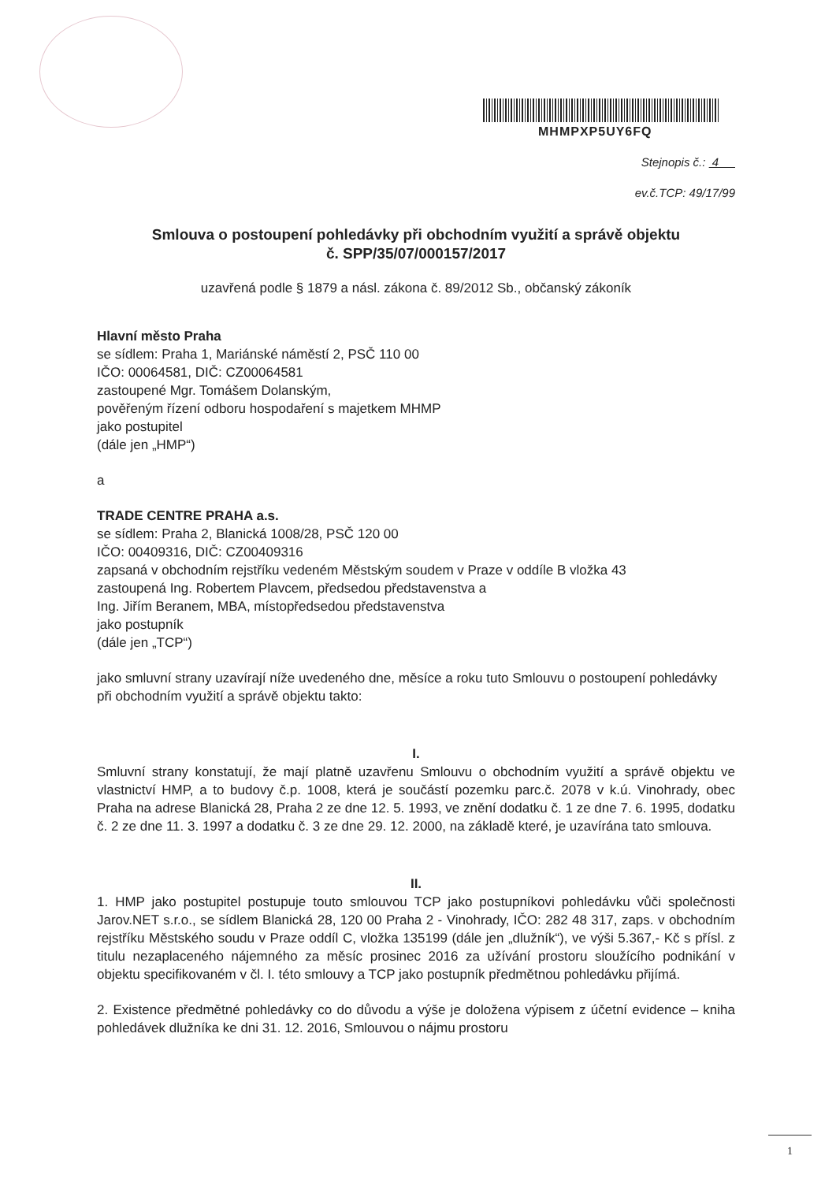MHMPXP5UY6FQ
Stejnopis č.: 4
ev.č.TCP: 49/17/99
Smlouva o postoupení pohledávky při obchodním využití a správě objektu
č. SPP/35/07/000157/2017
uzavřená podle § 1879 a násl. zákona č. 89/2012 Sb., občanský zákoník
Hlavní město Praha
se sídlem: Praha 1, Mariánské náměstí 2, PSČ 110 00
IČO: 00064581, DIČ: CZ00064581
zastoupené Mgr. Tomášem Dolanským,
pověřeným řízení odboru hospodaření s majetkem MHMP
jako postupitel
(dále jen „HMP“)
a
TRADE CENTRE PRAHA a.s.
se sídlem: Praha 2, Blanická 1008/28, PSČ 120 00
IČO: 00409316, DIČ: CZ00409316
zapsaná v obchodním rejstříku vedeném Městským soudem v Praze v oddíle B vložka 43
zastoupená Ing. Robertem Plavcem, předsedou představenstva a
Ing. Jiřím Beranem, MBA, místopředsedou představenstva
jako postupník
(dále jen „TCP“)
jako smluvní strany uzavírají níže uvedeného dne, měsíce a roku tuto Smlouvu o postoupení pohledávky při obchodním využití a správě objektu takto:
I.
Smluvní strany konstatují, že mají platně uzavřenu Smlouvu o obchodním využití a správě objektu ve vlastnictví HMP, a to budovy č.p. 1008, která je součástí pozemku parc.č. 2078 v k.ú. Vinohrady, obec Praha na adrese Blanická 28, Praha 2 ze dne 12. 5. 1993, ve znění dodatku č. 1 ze dne 7. 6. 1995, dodatku č. 2 ze dne 11. 3. 1997 a dodatku č. 3 ze dne 29. 12. 2000, na základě které, je uzavírána tato smlouva.
II.
1. HMP jako postupitel postupuje touto smlouvou TCP jako postupníkovi pohledávku vůči společnosti Jarov.NET s.r.o., se sídlem Blanická 28, 120 00 Praha 2 - Vinohrady, IČO: 282 48 317, zaps. v obchodním rejstříku Městského soudu v Praze oddíl C, vložka 135199 (dále jen „dlužník“), ve výši 5.367,- Kč s přísl. z titulu nezaplaceného nájemného za měsíc prosinec 2016 za užívání prostoru sloužícího podnikání v objektu specifikovaném v čl. I. této smlouvy a TCP jako postupník předmětnou pohledávku přijímá.
2. Existence předmětné pohledávky co do důvodu a výše je doložena výpisem z účetní evidence – kniha pohledávek dlužníka ke dni 31. 12. 2016, Smlouvou o nájmu prostoru
1